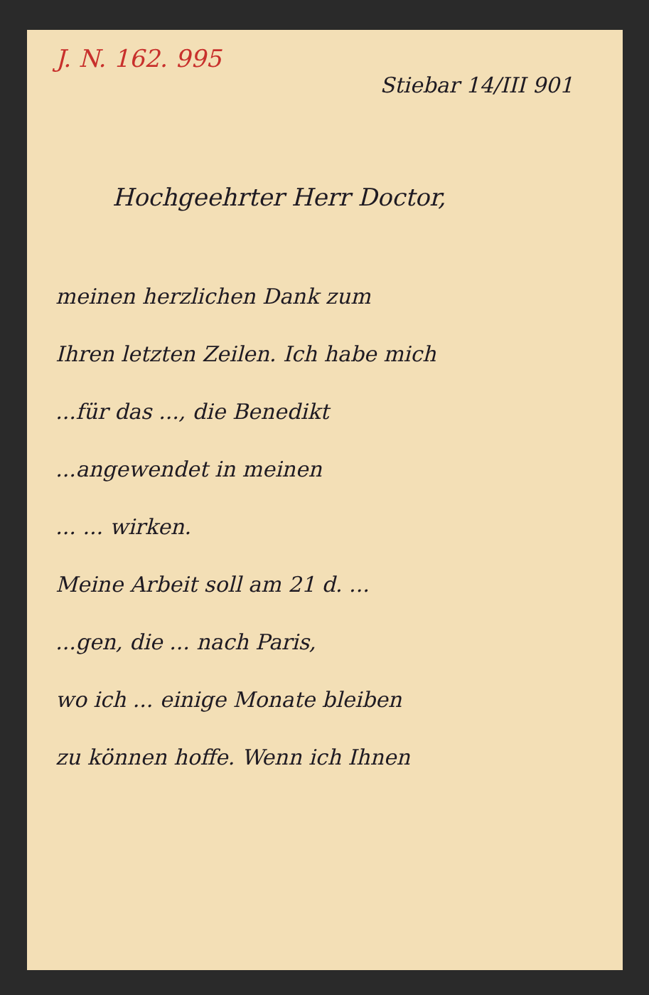J. N. 162. 995
Stiebar 14/III 901
Hochgeehrter Herr Doctor,
meinen herzlichen Dank zum
Ihren letzten Zeilen. Ich habe mich
...für das ..., die Benedikt
...angewendet in meinen
... ... wirken.
Meine Arbeit soll am 21 d. ...
...gen, die ... nach Paris,
wo ich ... einige Monate bleiben
zu können hoffe. Wenn ich Ihnen